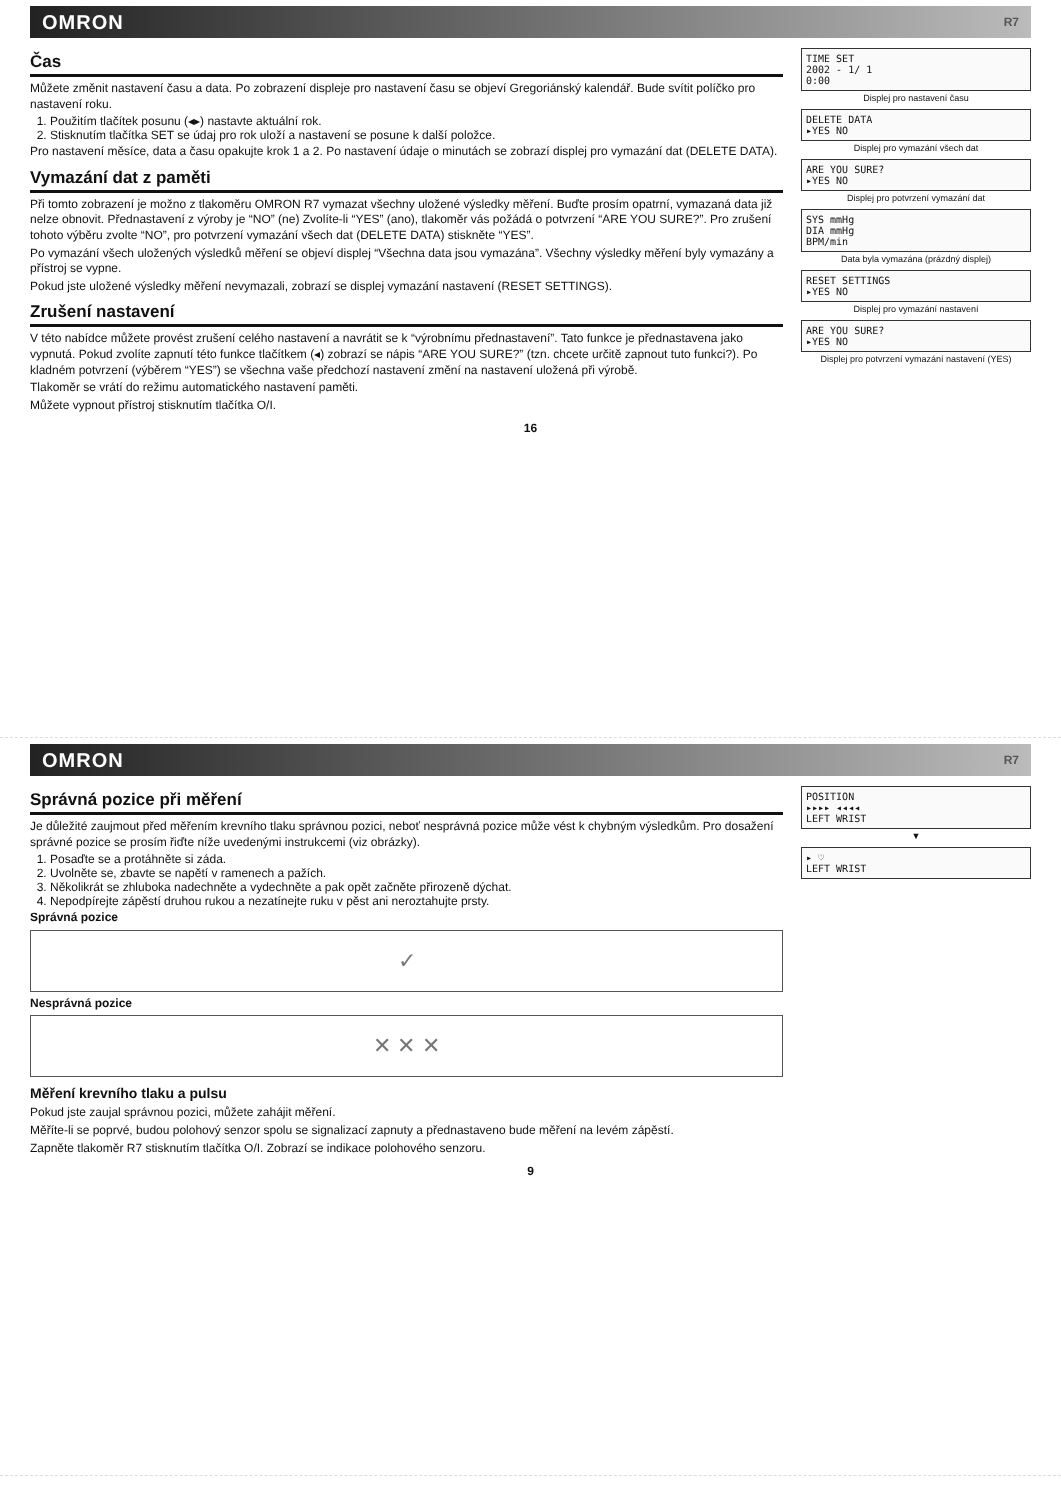OMRON R7
Čas
Můžete změnit nastavení času a data. Po zobrazení displeje pro nastavení času se objeví Gregoriánský kalendář. Bude svítit políčko pro nastavení roku.
1. Použitím tlačítek posunu (◂▸) nastavte aktuální rok.
2. Stisknutím tlačítka SET se údaj pro rok uloží a nastavení se posune k další položce.
Pro nastavení měsíce, data a času opakujte krok 1 a 2. Po nastavení údaje o minutách se zobrazí displej pro vymazání dat (DELETE DATA).
Vymazání dat z paměti
Při tomto zobrazení je možno z tlakoměru OMRON R7 vymazat všechny uložené výsledky měření. Buďte prosím opatrní, vymazaná data již nelze obnovit. Přednastavení z výroby je “NO” (ne) Zvolíte-li “YES” (ano), tlakoměr vás požádá o potvrzení “ARE YOU SURE?”. Pro zrušení tohoto výběru zvolte “NO”, pro potvrzení vymazání všech dat (DELETE DATA) stiskněte “YES”.
Po vymazání všech uložených výsledků měření se objeví displej “Všechna data jsou vymazána”. Všechny výsledky měření byly vymazány a přístroj se vypne.
Pokud jste uložené výsledky měření nevymazali, zobrazí se displej vymazání nastavení (RESET SETTINGS).
Zrušení nastavení
V této nabídce můžete provést zrušení celého nastavení a navrátit se k “výrobnímu přednastavení”. Tato funkce je přednastavena jako vypnutá. Pokud zvolíte zapnutí této funkce tlačítkem (◂) zobrazí se nápis “ARE YOU SURE?” (tzn. chcete určitě zapnout tuto funkci?). Po kladném potvrzení (výběrem “YES”) se všechna vaše předchozí nastavení změní na nastavení uložená při výrobě.
Tlakoměr se vrátí do režimu automatického nastavení paměti.
Můžete vypnout přístroj stisknutím tlačítka O/I.
TIME SET
2002 - 1/ 1
0:00
Displej pro nastavení času
DELETE DATA
▸YES NO
Displej pro vymazání všech dat
ARE YOU SURE?
▸YES NO
Displej pro potvrzení vymazání dat
SYS mmHg
DIA mmHg
BPM/min
Data byla vymazána (prázdný displej)
RESET SETTINGS
▸YES NO
Displej pro vymazání nastavení
ARE YOU SURE?
▸YES NO
Displej pro potvrzení vymazání nastavení (YES)
16
OMRON R7
Správná pozice při měření
Je důležité zaujmout před měřením krevního tlaku správnou pozici, neboť nesprávná pozice může vést k chybným výsledkům. Pro dosažení správné pozice se prosím řiďte níže uvedenými instrukcemi (viz obrázky).
1. Posaďte se a protáhněte si záda.
2. Uvolněte se, zbavte se napětí v ramenech a pažích.
3. Několikrát se zhluboka nadechněte a vydechněte a pak opět začněte přirozeně dýchat.
4. Nepodpírejte zápěstí druhou rukou a nezatínejte ruku v pěst ani neroztahujte prsty.
Správná pozice
✓
Nesprávná pozice
✕ ✕ ✕
Měření krevního tlaku a pulsu
Pokud jste zaujal správnou pozici, můžete zahájit měření.
Měříte-li se poprvé, budou polohový senzor spolu se signalizací zapnuty a přednastaveno bude měření na levém zápěstí.
Zapněte tlakoměr R7 stisknutím tlačítka O/I. Zobrazí se indikace polohového senzoru.
POSITION
▸▸▸▸ ◂◂◂◂
LEFT WRIST
▼
▸ ♡
LEFT WRIST
9